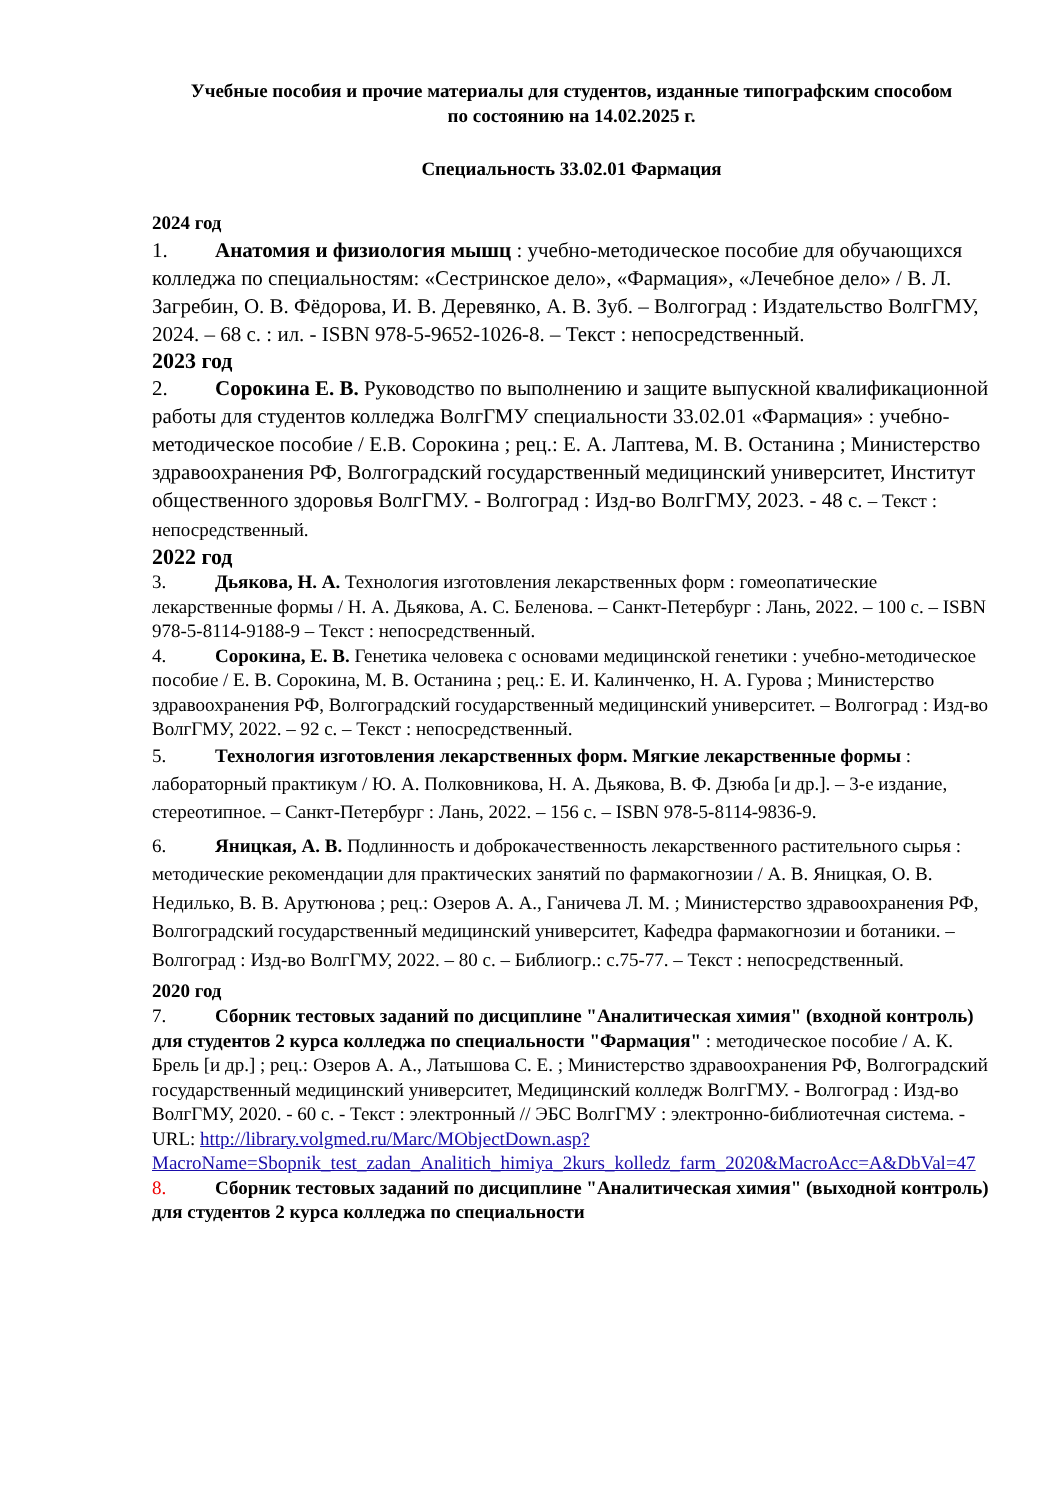Учебные пособия и прочие материалы для студентов, изданные типографским способом
по состоянию на 14.02.2025 г.
Специальность 33.02.01 Фармация
2024 год
1. Анатомия и физиология мышц : учебно-методическое пособие для обучающихся колледжа по специальностям: «Сестринское дело», «Фармация», «Лечебное дело» / В. Л. Загребин, О. В. Фёдорова, И. В. Деревянко, А. В. Зуб. – Волгоград : Издательство ВолгГМУ, 2024. – 68 с. : ил. - ISBN 978-5-9652-1026-8. – Текст : непосредственный.
2023 год
2. Сорокина Е. В. Руководство по выполнению и защите выпускной квалификационной работы для студентов колледжа ВолгГМУ специальности 33.02.01 «Фармация» : учебно-методическое пособие / Е.В. Сорокина ; рец.: Е. А. Лаптева, М. В. Останина ; Министерство здравоохранения РФ, Волгоградский государственный медицинский университет, Институт общественного здоровья ВолгГМУ. - Волгоград : Изд-во ВолгГМУ, 2023. - 48 с. – Текст : непосредственный.
2022 год
3. Дьякова, Н. А. Технология изготовления лекарственных форм : гомеопатические лекарственные формы / Н. А. Дьякова, А. С. Беленова. – Санкт-Петербург : Лань, 2022. – 100 с. – ISBN 978-5-8114-9188-9 – Текст : непосредственный.
4. Сорокина, Е. В. Генетика человека с основами медицинской генетики : учебно-методическое пособие / Е. В. Сорокина, М. В. Останина ; рец.: Е. И. Калинченко, Н. А. Гурова ; Министерство здравоохранения РФ, Волгоградский государственный медицинский университет. – Волгоград : Изд-во ВолгГМУ, 2022. – 92 с. – Текст : непосредственный.
5. Технология изготовления лекарственных форм. Мягкие лекарственные формы : лабораторный практикум / Ю. А. Полковникова, Н. А. Дьякова, В. Ф. Дзюба [и др.]. – 3-е издание, стереотипное. – Санкт-Петербург : Лань, 2022. – 156 с. – ISBN 978-5-8114-9836-9.
6. Яницкая, А. В. Подлинность и доброкачественность лекарственного растительного сырья : методические рекомендации для практических занятий по фармакогнозии / А. В. Яницкая, О. В. Недилько, В. В. Арутюнова ; рец.: Озеров А. А., Ганичева Л. М. ; Министерство здравоохранения РФ, Волгоградский государственный медицинский университет, Кафедра фармакогнозии и ботаники. – Волгоград : Изд-во ВолгГМУ, 2022. – 80 с. – Библиогр.: с.75-77. – Текст : непосредственный.
2020 год
7. Сборник тестовых заданий по дисциплине "Аналитическая химия" (входной контроль) для студентов 2 курса колледжа по специальности "Фармация" : методическое пособие / А. К. Брель [и др.] ; рец.: Озеров А. А., Латышова С. Е. ; Министерство здравоохранения РФ, Волгоградский государственный медицинский университет, Медицинский колледж ВолгГМУ. - Волгоград : Изд-во ВолгГМУ, 2020. - 60 с. - Текст : электронный // ЭБС ВолгГМУ : электронно-библиотечная система. - URL: http://library.volgmed.ru/Marc/MObjectDown.asp?MacroName=Sbopnik_test_zadan_Analitich_himiya_2kurs_kolledz_farm_2020&MacroAcc=A&DbVal=47
8. Сборник тестовых заданий по дисциплине "Аналитическая химия" (выходной контроль) для студентов 2 курса колледжа по специальности